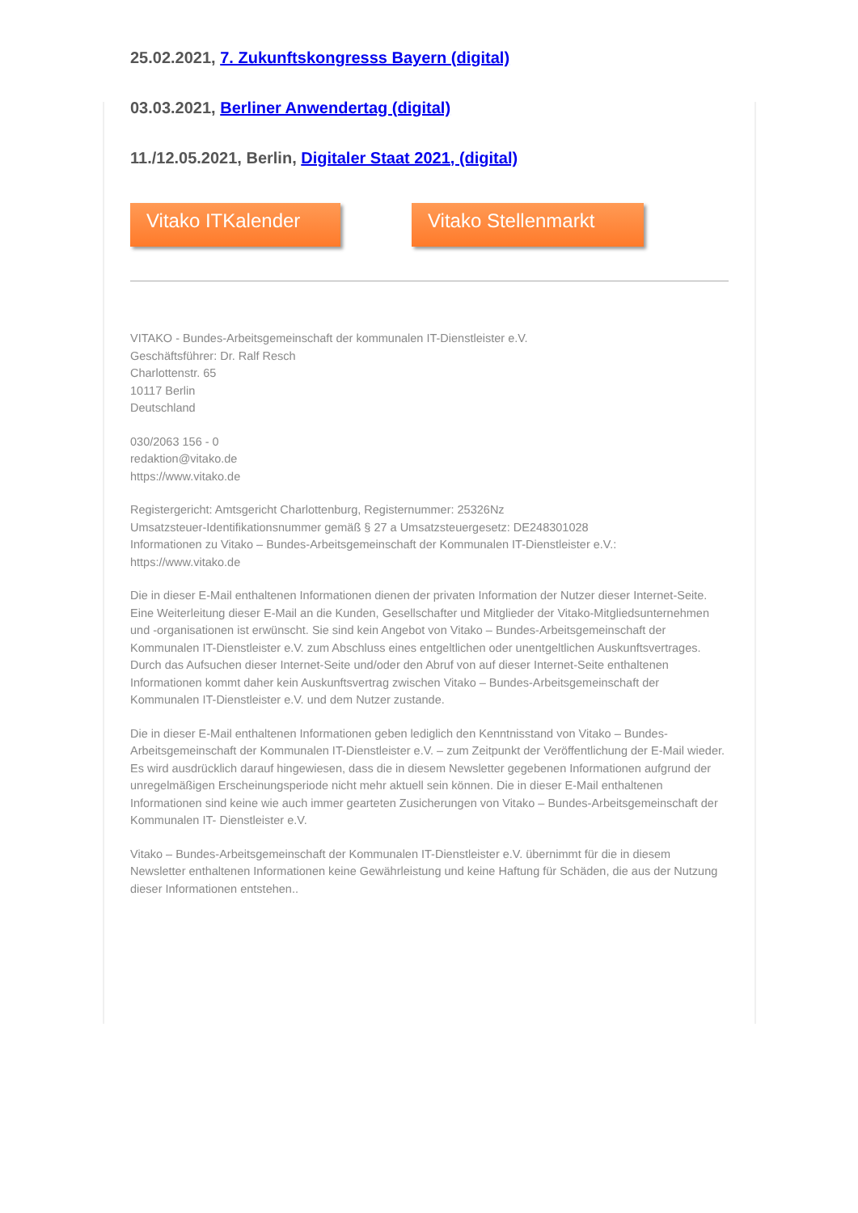25.02.2021, 7. Zukunftskongresss Bayern (digital)
03.03.2021, Berliner Anwendertag (digital)
11./12.05.2021, Berlin, Digitaler Staat 2021, (digital)
Vitako ITKalender
Vitako Stellenmarkt
VITAKO - Bundes-Arbeitsgemeinschaft der kommunalen IT-Dienstleister e.V.
Geschäftsführer: Dr. Ralf Resch
Charlottenstr. 65
10117 Berlin
Deutschland
030/2063 156 - 0
redaktion@vitako.de
https://www.vitako.de
Registergericht: Amtsgericht Charlottenburg, Registernummer: 25326Nz
Umsatzsteuer-Identifikationsnummer gemäß § 27 a Umsatzsteuergesetz: DE248301028
Informationen zu Vitako – Bundes-Arbeitsgemeinschaft der Kommunalen IT-Dienstleister e.V.:
https://www.vitako.de
Die in dieser E-Mail enthaltenen Informationen dienen der privaten Information der Nutzer dieser Internet-Seite. Eine Weiterleitung dieser E-Mail an die Kunden, Gesellschafter und Mitglieder der Vitako-Mitgliedsunternehmen und -organisationen ist erwünscht. Sie sind kein Angebot von Vitako – Bundes-Arbeitsgemeinschaft der Kommunalen IT-Dienstleister e.V. zum Abschluss eines entgeltlichen oder unentgeltlichen Auskunftsvertrages. Durch das Aufsuchen dieser Internet-Seite und/oder den Abruf von auf dieser Internet-Seite enthaltenen Informationen kommt daher kein Auskunftsvertrag zwischen Vitako – Bundes-Arbeitsgemeinschaft der Kommunalen IT-Dienstleister e.V. und dem Nutzer zustande.
Die in dieser E-Mail enthaltenen Informationen geben lediglich den Kenntnisstand von Vitako – Bundes-Arbeitsgemeinschaft der Kommunalen IT-Dienstleister e.V. – zum Zeitpunkt der Veröffentlichung der E-Mail wieder. Es wird ausdrücklich darauf hingewiesen, dass die in diesem Newsletter gegebenen Informationen aufgrund der unregelmäßigen Erscheinungsperiode nicht mehr aktuell sein können. Die in dieser E-Mail enthaltenen Informationen sind keine wie auch immer gearteten Zusicherungen von Vitako – Bundes-Arbeitsgemeinschaft der Kommunalen IT- Dienstleister e.V.
Vitako – Bundes-Arbeitsgemeinschaft der Kommunalen IT-Dienstleister e.V. übernimmt für die in diesem Newsletter enthaltenen Informationen keine Gewährleistung und keine Haftung für Schäden, die aus der Nutzung dieser Informationen entstehen..